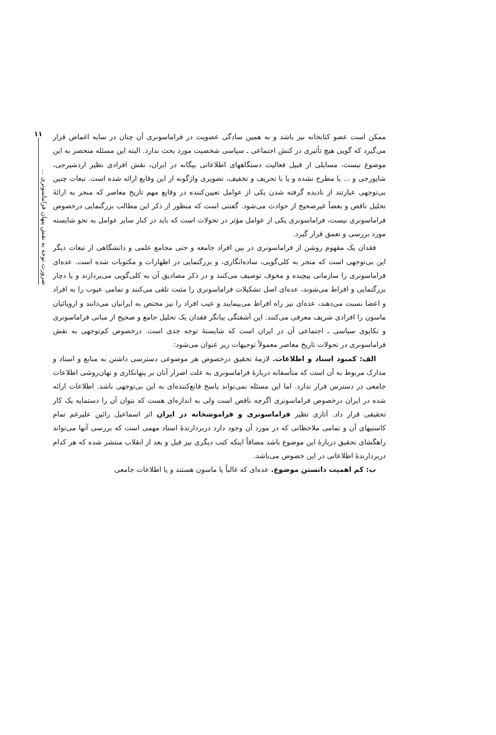ممکن است عضو کتابخانه نیز باشد و به همین سادگی عضویت در فراماسونری آن چنان در سایه اغماض قرار می‌گیرد که گویی هیچ تأثیری در کنش اجتماعی ـ سیاسی شخصیت مورد بحث ندارد. البته این مسئله منحصر به این موضوع نیست، مسایلی از قبیل فعالیت دستگاههای اطلاعاتی بیگانه در ایران، نقش افرادی نظیر اردشیرجی، شاپورجی و ... یا مطرح نشده و یا با تحریف و تخفیف، تصویری واژگونه از این وقایع ارائه شده است. تبعات چنین بی‌توجهی عبارتند از نادیده گرفته شدن یکی از عوامل تعیین‌کننده در وقایع مهم تاریخ معاصر که منجر به ارائهٔ تحلیل ناقص و بعضاً غیرصحیح از حوادث می‌شود. گفتنی است که منظور از ذکر این مطالب بزرگنمایی درخصوص فراماسونری نیست، فراماسونری یکی از عوامل مؤثر در تحولات است که باید در کنار سایر عوامل به نحو شایسته مورد بررسی و تعمق قرار گیرد.
فقدان یک مفهوم روشن از فراماسونری در بین افراد جامعه و حتی مجامع علمی و دانشگاهی از تبعات دیگر این بی‌توجهی است که منجر به کلی‌گویی، ساده‌انگاری، و بزرگنمایی در اظهارات و مکتوبات شده است. عده‌ای فراماسونری را سازمانی پیچیده و مخوف توصیف می‌کنند و در ذکر مصادیق آن به کلی‌گویی می‌پردازند و یا دچار بزرگنمایی و افراط می‌شوند، عده‌ای اصل تشکیلات فراماسونری را مثبت تلقی می‌کنند و تمامی عیوب را به افراد و اعضا نسبت می‌دهند، عده‌ای نیز راه افراط می‌پیمایند و عیب افراد را نیز مختص به ایرانیان می‌دانند و اروپائیان ماسون را افرادی شریف معرفی می‌کنند. این آشفتگی بیانگر فقدان یک تحلیل جامع و صحیح از مبانی فراماسونری و تکاپوی سیاسی ـ اجتماعی آن در ایران است که شایستهٔ توجه جدی است. درخصوص کم‌توجهی به نقش فراماسونری در تحولات تاریخ معاصر معمولاً توجیهات زیر عنوان می‌شود:
الف: کمبود اسناد و اطلاعات. لازمهٔ تحقیق درخصوص هر موضوعی دسترسی داشتن به منابع و اسناد و مدارک مربوط به آن است که متأسفانه دربارهٔ فراماسونری به علت اصرار آنان بر پنهانکاری و نهان‌روشی اطلاعات جامعی در دسترس قرار ندارد. اما این مسئله نمی‌تواند پاسخ قانع‌کننده‌ای به این بی‌توجهی باشد. اطلاعات ارائه شده در ایران درخصوص فراماسونری اگرچه ناقص است ولی به اندازه‌ای هست که بتوان آن را دستمایه یک کار تحقیقی قرار داد. آثاری نظیر فراماسونری و فراموشخانه در ایران اثر اسماعیل رائین علیرغم تمام کاستیهای آن و تمامی ملاحظاتی که در مورد آن وجود دارد دربردارندهٔ اسناد مهمی است که بررسی آنها می‌تواند راهگشای تحقیق دربارهٔ این موضوع باشد مضافاً اینکه کتب دیگری نیز قبل و بعد از انقلاب منتشر شده که هر کدام دربردارندهٔ اطلاعاتی در این خصوص می‌باشد.
ب: کم اهمیت دانستن موضوع. عده‌ای که غالباً یا ماسون هستند و یا اطلاعات جامعی
۱۱
ضرورت توجه به نقش پنهان فراماسونری ...